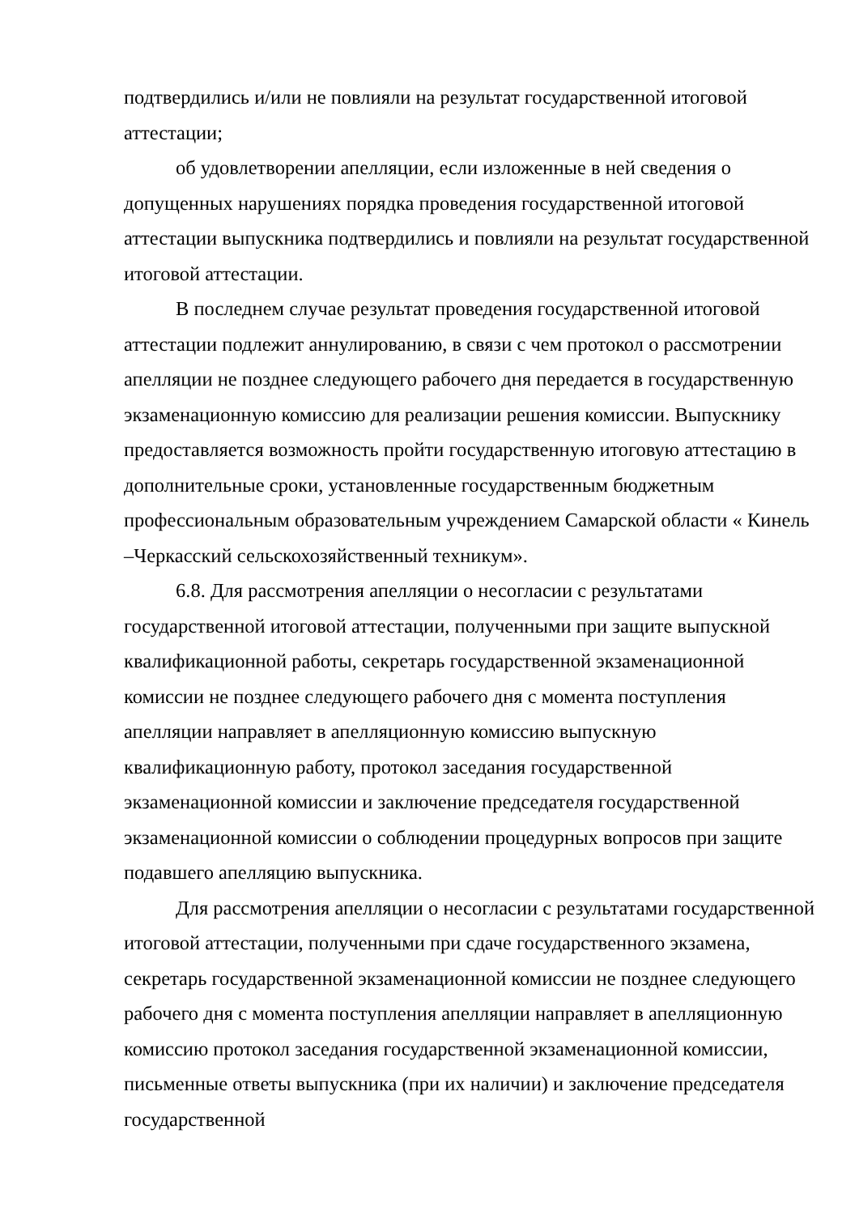подтвердились и/или не повлияли на результат государственной итоговой аттестации;
об удовлетворении апелляции, если изложенные в ней сведения о допущенных нарушениях порядка проведения государственной итоговой аттестации выпускника подтвердились и повлияли на результат государственной итоговой аттестации.
В последнем случае результат проведения государственной итоговой аттестации подлежит аннулированию, в связи с чем протокол о рассмотрении апелляции не позднее следующего рабочего дня передается в государственную экзаменационную комиссию для реализации решения комиссии. Выпускнику предоставляется возможность пройти государственную итоговую аттестацию в дополнительные сроки, установленные государственным бюджетным профессиональным образовательным учреждением Самарской области « Кинель –Черкасский сельскохозяйственный техникум».
6.8. Для рассмотрения апелляции о несогласии с результатами государственной итоговой аттестации, полученными при защите выпускной квалификационной работы, секретарь государственной экзаменационной комиссии не позднее следующего рабочего дня с момента поступления апелляции направляет в апелляционную комиссию выпускную квалификационную работу, протокол заседания государственной экзаменационной комиссии и заключение председателя государственной экзаменационной комиссии о соблюдении процедурных вопросов при защите подавшего апелляцию выпускника.
Для рассмотрения апелляции о несогласии с результатами государственной итоговой аттестации, полученными при сдаче государственного экзамена, секретарь государственной экзаменационной комиссии не позднее следующего рабочего дня с момента поступления апелляции направляет в апелляционную комиссию протокол заседания государственной экзаменационной комиссии, письменные ответы выпускника (при их наличии) и заключение председателя государственной